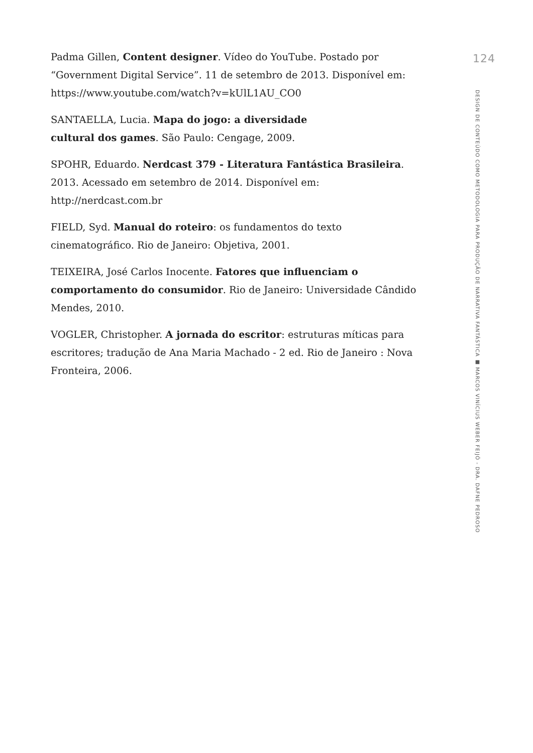Padma Gillen, Content designer. Vídeo do YouTube. Postado por “Government Digital Service”. 11 de setembro de 2013. Disponível em: https://www.youtube.com/watch?v=kUlL1AU_CO0
SANTAELLA, Lucia. Mapa do jogo: a diversidade
cultural dos games. São Paulo: Cengage, 2009.
SPOHR, Eduardo. Nerdcast 379 - Literatura Fantástica Brasileira. 2013. Acessado em setembro de 2014. Disponível em: http://nerdcast.com.br
FIELD, Syd. Manual do roteiro: os fundamentos do texto
cinematográfico. Rio de Janeiro: Objetiva, 2001.
TEIXEIRA, José Carlos Inocente. Fatores que influenciam o comportamento do consumidor. Rio de Janeiro: Universidade Cândido Mendes, 2010.
VOGLER, Christopher. A jornada do escritor: estruturas míticas para escritores; tradução de Ana Maria Machado - 2 ed. Rio de Janeiro : Nova Fronteira, 2006.
124
DESIGN DE CONTEÚDO COMO METODOLOGIA PARA PRODUÇÃO DE NARRATIVA FANTÁSTICA ■ MARCOS VINÍCIUS WEBER FEIJÓ - DRA. DAFNE PEDROSO